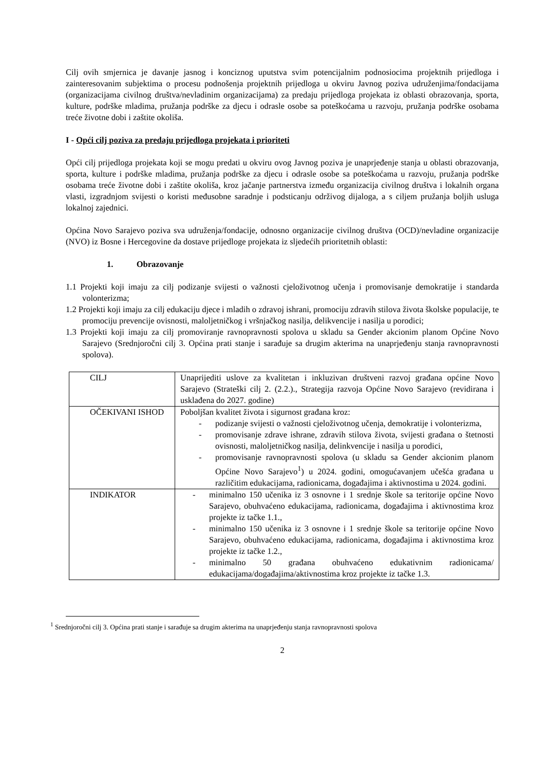Cilj ovih smjernica je davanje jasnog i konciznog uputstva svim potencijalnim podnosiocima projektnih prijedloga i zainteresovanim subjektima o procesu podnošenja projektnih prijedloga u okviru Javnog poziva udruženjima/fondacijama (organizacijama civilnog društva/nevladinim organizacijama) za predaju prijedloga projekata iz oblasti obrazovanja, sporta, kulture, podrške mladima, pružanja podrške za djecu i odrasle osobe sa poteškoćama u razvoju, pružanja podrške osobama treće životne dobi i zaštite okoliša.
I - Opći cilj poziva za predaju prijedloga projekata i prioriteti
Opći cilj prijedloga projekata koji se mogu predati u okviru ovog Javnog poziva je unaprjeđenje stanja u oblasti obrazovanja, sporta, kulture i podrške mladima, pružanja podrške za djecu i odrasle osobe sa poteškoćama u razvoju, pružanja podrške osobama treće životne dobi i zaštite okoliša, kroz jačanje partnerstva između organizacija civilnog društva i lokalnih organa vlasti, izgradnjom svijesti o koristi međusobne saradnje i podsticanju održivog dijaloga, a s ciljem pružanja boljih usluga lokalnoj zajednici.
Općina Novo Sarajevo poziva sva udruženja/fondacije, odnosno organizacije civilnog društva (OCD)/nevladine organizacije (NVO) iz Bosne i Hercegovine da dostave prijedloge projekata iz sljedećih prioritetnih oblasti:
1. Obrazovanje
1.1 Projekti koji imaju za cilj podizanje svijesti o važnosti cjeloživotnog učenja i promovisanje demokratije i standarda volonterizma;
1.2 Projekti koji imaju za cilj edukaciju djece i mladih o zdravoj ishrani, promociju zdravih stilova života školske populacije, te promociju prevencije ovisnosti, maloljetničkog i vršnjačkog nasilja, delikvencije i nasilja u porodici;
1.3 Projekti koji imaju za cilj promoviranje ravnopravnosti spolova u skladu sa Gender akcionim planom Općine Novo Sarajevo (Srednjoročni cilj 3. Općina prati stanje i sarađuje sa drugim akterima na unaprjeđenju stanja ravnopravnosti spolova).
| CILJ | Unaprijediti uslove za kvalitetan i inkluzivan društveni razvoj građana općine Novo Sarajevo (Strateški cilj 2. (2.2.)., Strategija razvoja Općine Novo Sarajevo (revidirana i usklađena do 2027. godine) |
| OČEKIVANI ISHOD | Poboljšan kvalitet života i sigurnost građana kroz: - podizanje svijesti o važnosti cjeloživotnog učenja, demokratije i volonterizma, - promovisanje zdrave ishrane, zdravih stilova života, svijesti građana o štetnosti ovisnosti, maloljetničkog nasilja, delinkvencije i nasilja u porodici, - promovisanje ravnopravnosti spolova (u skladu sa Gender akcionim planom Općine Novo Sarajevo<sup>1</sup>) u 2024. godini, omogućavanjem učešća građana u različitim edukacijama, radionicama, događajima i aktivnostima u 2024. godini. |
| INDIKATOR | - minimalno 150 učenika iz 3 osnovne i 1 srednje škole sa teritorije općine Novo Sarajevo, obuhvaćeno edukacijama, radionicama, događajima i aktivnostima kroz projekte iz tačke 1.1., - minimalno 150 učenika iz 3 osnovne i 1 srednje škole sa teritorije općine Novo Sarajevo, obuhvaćeno edukacijama, radionicama, događajima i aktivnostima kroz projekte iz tačke 1.2., - minimalno 50 građana obuhvaćeno edukativnim radionicama/ edukacijama/događajima/aktivnostima kroz projekte iz tačke 1.3. |
<sup>1</sup> Srednjoročni cilj 3. Općina prati stanje i sarađuje sa drugim akterima na unaprjeđenju stanja ravnopravnosti spolova
2